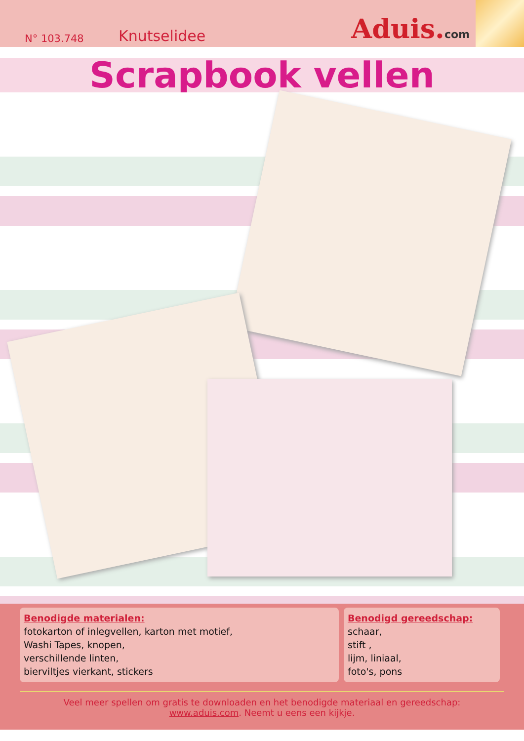N° 103.748 Knutselidee Aduis.com
Scrapbook vellen
Benodigde materialen:
fotokarton of inlegvellen, karton met motief,
Washi Tapes, knopen,
verschillende linten,
bierviltjes vierkant, stickers
Benodigd gereedschap:
schaar,
stift ,
lijm, liniaal,
foto's, pons
Veel meer spellen om gratis te downloaden en het benodigde materiaal en gereedschap:
www.aduis.com. Neemt u eens een kijkje.